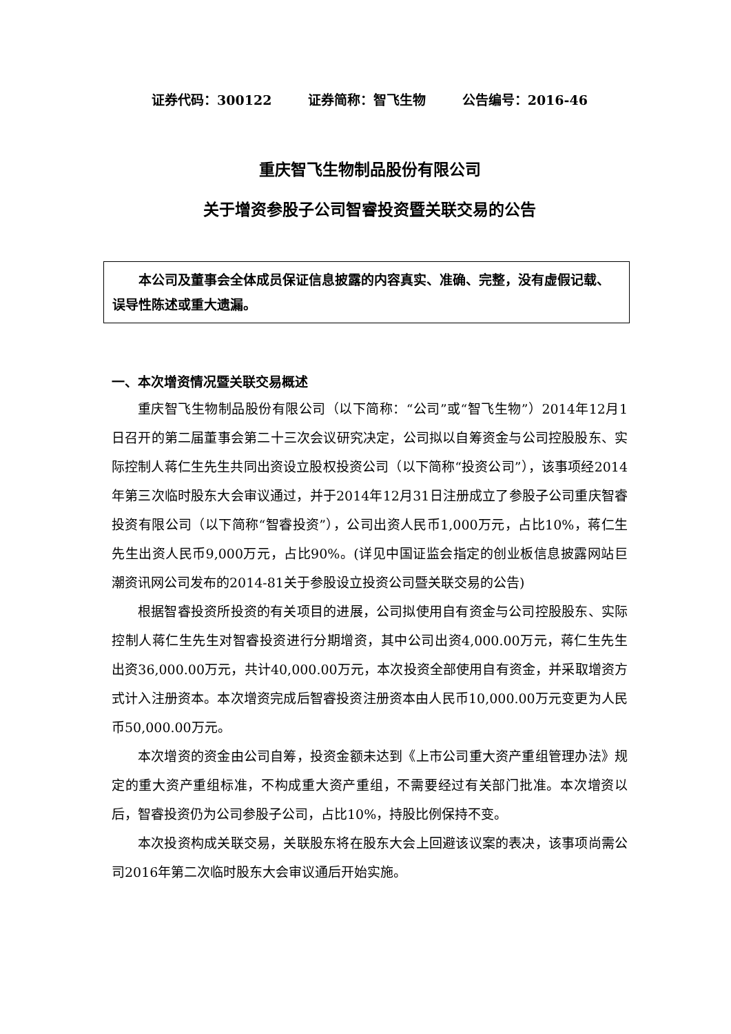证券代码：300122 证券简称：智飞生物 公告编号：2016-46
重庆智飞生物制品股份有限公司
关于增资参股子公司智睿投资暨关联交易的公告
　　本公司及董事会全体成员保证信息披露的内容真实、准确、完整，没有虚假记载、误导性陈述或重大遗漏。
一、本次增资情况暨关联交易概述
重庆智飞生物制品股份有限公司（以下简称：“公司”或“智飞生物”）2014年12月1日召开的第二届董事会第二十三次会议研究决定，公司拟以自筹资金与公司控股股东、实际控制人蒋仁生先生共同出资设立股权投资公司（以下简称“投资公司”），该事项经2014年第三次临时股东大会审议通过，并于2014年12月31日注册成立了参股子公司重庆智睿投资有限公司（以下简称“智睿投资”），公司出资人民币1,000万元，占比10%，蒋仁生先生出资人民币9,000万元，占比90%。(详见中国证监会指定的创业板信息披露网站巨潮资讯网公司发布的2014-81关于参股设立投资公司暨关联交易的公告)
根据智睿投资所投资的有关项目的进展，公司拟使用自有资金与公司控股股东、实际控制人蒋仁生先生对智睿投资进行分期增资，其中公司出资4,000.00万元，蒋仁生先生出资36,000.00万元，共计40,000.00万元，本次投资全部使用自有资金，并采取增资方式计入注册资本。本次增资完成后智睿投资注册资本由人民币10,000.00万元变更为人民币50,000.00万元。
本次增资的资金由公司自筹，投资金额未达到《上市公司重大资产重组管理办法》规定的重大资产重组标准，不构成重大资产重组，不需要经过有关部门批准。本次增资以后，智睿投资仍为公司参股子公司，占比10%，持股比例保持不变。
本次投资构成关联交易，关联股东将在股东大会上回避该议案的表决，该事项尚需公司2016年第二次临时股东大会审议通后开始实施。